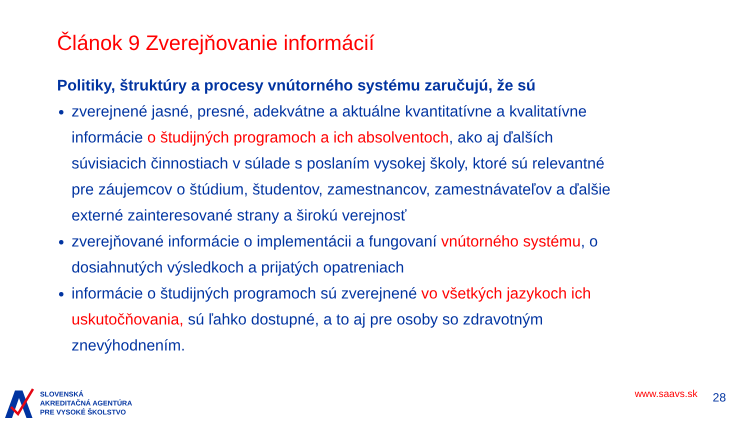Článok 9 Zverejňovanie informácií
Politiky, štruktúry a procesy vnútorného systému zaručujú, že sú
zverejnené jasné, presné, adekvátne a aktuálne kvantitatívne a kvalitatívne informácie o študijných programoch a ich absolventoch, ako aj ďalších súvisiacich činnostiach v súlade s poslaním vysokej školy, ktoré sú relevantné pre záujemcov o štúdium, študentov, zamestnancov, zamestnávateľov a ďalšie externé zainteresované strany a širokú verejnosť
zverejňované informácie o implementácii a fungovaní vnútorného systému, o dosiahnutých výsledkoch a prijatých opatreniach
informácie o študijných programoch sú zverejnené vo všetkých jazykoch ich uskutočňovania, sú ľahko dostupné, a to aj pre osoby so zdravotným znevýhodnením.
SLOVENSKÁ
AKREDITAČNÁ AGENTÚRA
PRE VYSOKÉ ŠKOLSTVO
www.saavs.sk 28